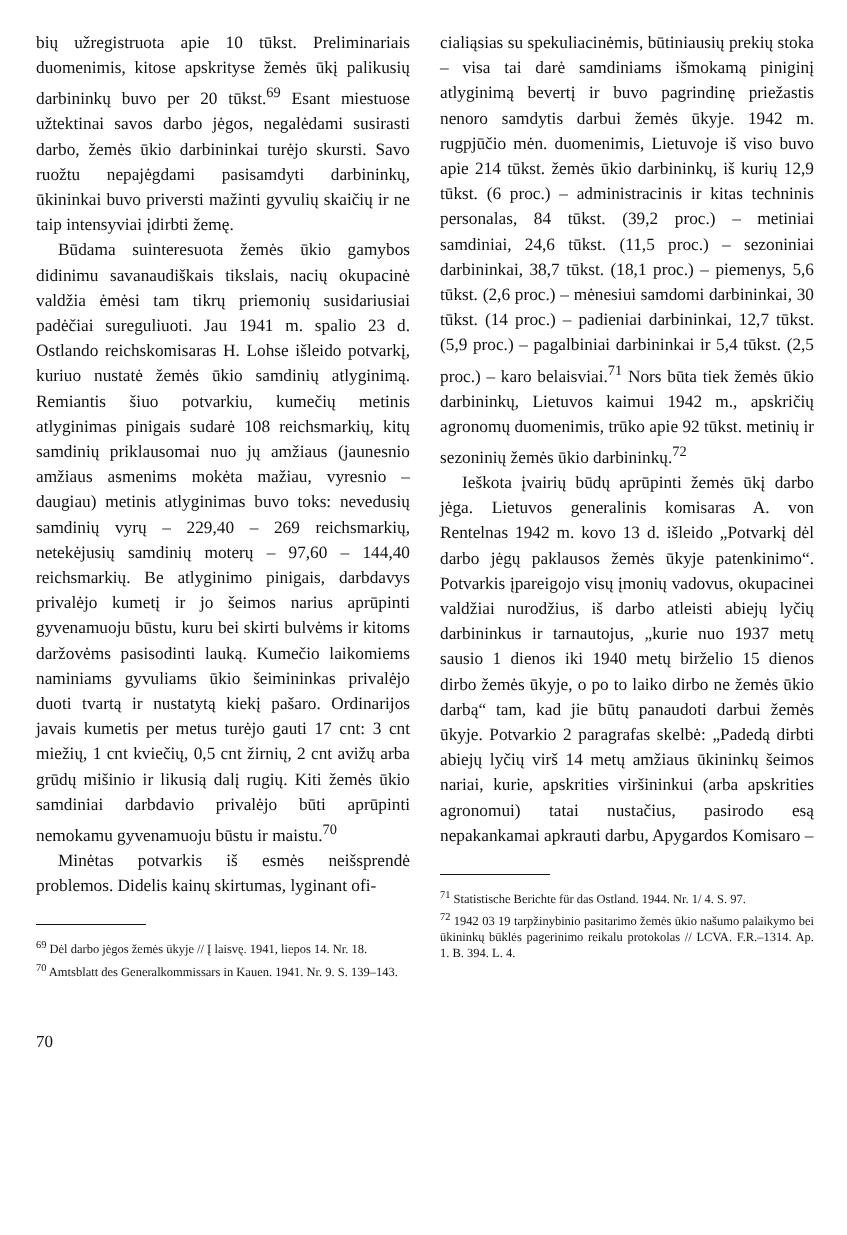bių užregistruota apie 10 tūkst. Preliminariais duomenimis, kitose apskrityse žemės ūkį palikusių darbininkų buvo per 20 tūkst.<sup>69</sup> Esant miestuose užtektinai savos darbo jėgos, negalėdami susirasti darbo, žemės ūkio darbininkai turėjo skursti. Savo ruožtu nepajėgdami pasisamdyti darbininkų, ūkininkai buvo priversti mažinti gyvulių skaičių ir ne taip intensyviai įdirbti žemę.
Būdama suinteresuota žemės ūkio gamybos didinimu savanaudiškais tikslais, nacių okupacinė valdžia ėmėsi tam tikrų priemonių susidariusiai padėčiai sureguliuoti. Jau 1941 m. spalio 23 d. Ostlando reichskomisaras H. Lohse išleido potvarkį, kuriuo nustatė žemės ūkio samdinių atlyginimą. Remiantis šiuo potvarkiu, kumečių metinis atlyginimas pinigais sudarė 108 reichsmarkių, kitų samdinių priklausomai nuo jų amžiaus (jaunesnio amžiaus asmenims mokėta mažiau, vyresnio – daugiau) metinis atlyginimas buvo toks: nevedusių samdinių vyrų – 229,40 – 269 reichsmarkių, netekėjusių samdinių moterų – 97,60 – 144,40 reichsmarkių. Be atlyginimo pinigais, darbdavys privalėjo kumetį ir jo šeimos narius aprūpinti gyvenamuoju būstu, kuru bei skirti bulvėms ir kitoms daržovėms pasisodinti lauką. Kumečio laikomiems naminiams gyvuliams ūkio šeimininkas privalėjo duoti tvartą ir nustatytą kiekį pašaro. Ordinarijos javais kumetis per metus turėjo gauti 17 cnt: 3 cnt miežių, 1 cnt kviečių, 0,5 cnt žirnių, 2 cnt avižų arba grūdų mišinio ir likusią dalį rugių. Kiti žemės ūkio samdiniai darbdavio privalėjo būti aprūpinti nemokamu gyvenamuoju būstu ir maistu.<sup>70</sup>
Minėtas potvarkis iš esmės neišsprendė problemos. Didelis kainų skirtumas, lyginant ofi-
<sup>69</sup> Dėl darbo jėgos žemės ūkyje // Į laisvę. 1941, liepos 14. Nr. 18.
<sup>70</sup> Amtsblatt des Generalkommissars in Kauen. 1941. Nr. 9. S. 139–143.
cialiąsias su spekuliacinėmis, būtiniausių prekių stoka – visa tai darė samdiniams išmokamą piniginį atlyginimą bevertį ir buvo pagrindinę priežastis nenoro samdytis darbui žemės ūkyje. 1942 m. rugpjūčio mėn. duomenimis, Lietuvoje iš viso buvo apie 214 tūkst. žemės ūkio darbininkų, iš kurių 12,9 tūkst. (6 proc.) – administracinis ir kitas techninis personalas, 84 tūkst. (39,2 proc.) – metiniai samdiniai, 24,6 tūkst. (11,5 proc.) – sezoniniai darbininkai, 38,7 tūkst. (18,1 proc.) – piemenys, 5,6 tūkst. (2,6 proc.) – mėnesiui samdomi darbininkai, 30 tūkst. (14 proc.) – padieniai darbininkai, 12,7 tūkst. (5,9 proc.) – pagalbiniai darbininkai ir 5,4 tūkst. (2,5 proc.) – karo belaisviai.<sup>71</sup> Nors būta tiek žemės ūkio darbininkų, Lietuvos kaimui 1942 m., apskričių agronomų duomenimis, trūko apie 92 tūkst. metinių ir sezoninių žemės ūkio darbininkų.<sup>72</sup>
Ieškota įvairių būdų aprūpinti žemės ūkį darbo jėga. Lietuvos generalinis komisaras A. von Rentelnas 1942 m. kovo 13 d. išleido „Potvarkį dėl darbo jėgų paklausos žemės ūkyje patenkinimo“. Potvarkis įpareigojo visų įmonių vadovus, okupacinei valdžiai nurodžius, iš darbo atleisti abiejų lyčių darbininkus ir tarnautojus, „kurie nuo 1937 metų sausio 1 dienos iki 1940 metų birželio 15 dienos dirbo žemės ūkyje, o po to laiko dirbo ne žemės ūkio darbą“ tam, kad jie būtų panaudoti darbui žemės ūkyje. Potvarkio 2 paragrafas skelbė: „Padedą dirbti abiejų lyčių virš 14 metų amžiaus ūkininkų šeimos nariai, kurie, apskrities viršininkui (arba apskrities agronomui) tatai nustačius, pasirodo esą nepakankamai apkrauti darbu, Apygardos Komisaro –
<sup>71</sup> Statistische Berichte für das Ostland. 1944. Nr. 1/ 4. S. 97.
<sup>72</sup> 1942 03 19 tarpžinybinio pasitarimo žemės ūkio našumo palaikymo bei ūkininkų būklės pagerinimo reikalu protokolas // LCVA. F.R.–1314. Ap. 1. B. 394. L. 4.
70